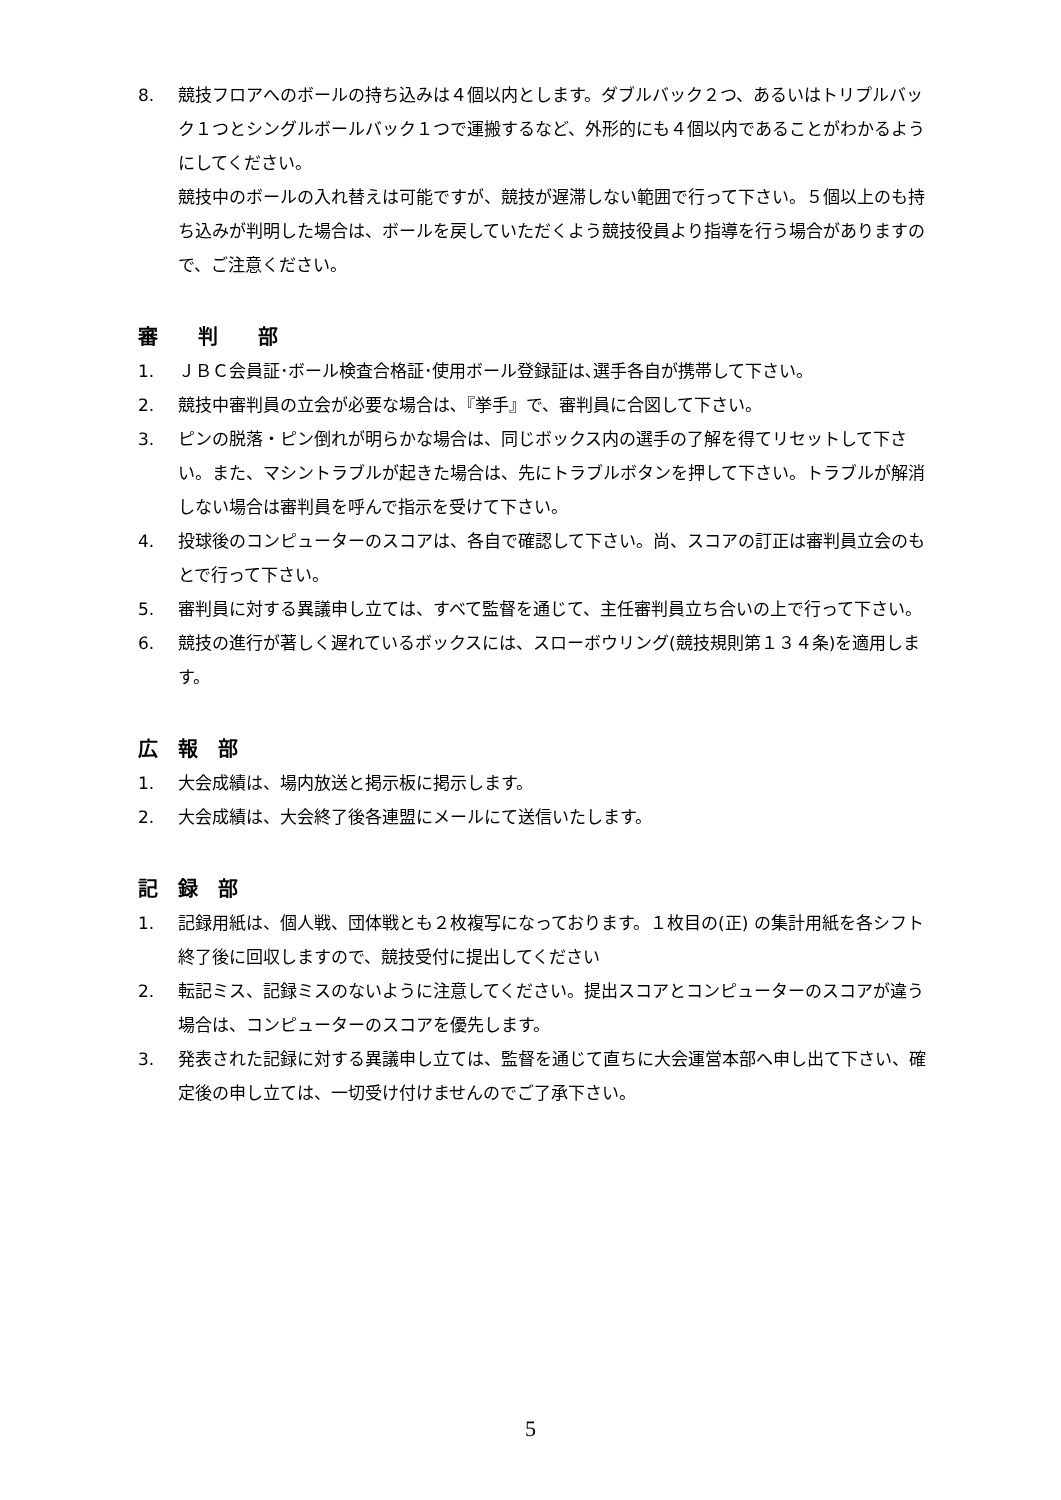8. 競技フロアへのボールの持ち込みは４個以内とします。ダブルバック２つ、あるいはトリプルバック１つとシングルボールバック１つで運搬するなど、外形的にも４個以内であることがわかるようにしてください。
競技中のボールの入れ替えは可能ですが、競技が遅滞しない範囲で行って下さい。５個以上のも持ち込みが判明した場合は、ボールを戻していただくよう競技役員より指導を行う場合がありますので、ご注意ください。
審　　判　　部
1. ＪＢＣ会員証･ボール検査合格証･使用ボール登録証は､選手各自が携帯して下さい。
2. 競技中審判員の立会が必要な場合は､『挙手』で、審判員に合図して下さい。
3. ピンの脱落・ピン倒れが明らかな場合は、同じボックス内の選手の了解を得てリセットして下さい。また、マシントラブルが起きた場合は、先にトラブルボタンを押して下さい。トラブルが解消しない場合は審判員を呼んで指示を受けて下さい。
4. 投球後のコンピューターのスコアは、各自で確認して下さい。尚、スコアの訂正は審判員立会のもとで行って下さい。
5. 審判員に対する異議申し立ては、すべて監督を通じて、主任審判員立ち合いの上で行って下さい。
6. 競技の進行が著しく遅れているボックスには、スローボウリング(競技規則第１３４条)を適用します。
広　報　部
1. 大会成績は、場内放送と掲示板に掲示します。
2. 大会成績は、大会終了後各連盟にメールにて送信いたします。
記　録　部
1. 記録用紙は、個人戦、団体戦とも２枚複写になっております。１枚目の(正) の集計用紙を各シフト終了後に回収しますので、競技受付に提出してください
2. 転記ミス、記録ミスのないように注意してください。提出スコアとコンピューターのスコアが違う場合は、コンピューターのスコアを優先します。
3. 発表された記録に対する異議申し立ては、監督を通じて直ちに大会運営本部へ申し出て下さい、確定後の申し立ては、一切受け付けませんのでご了承下さい。
5